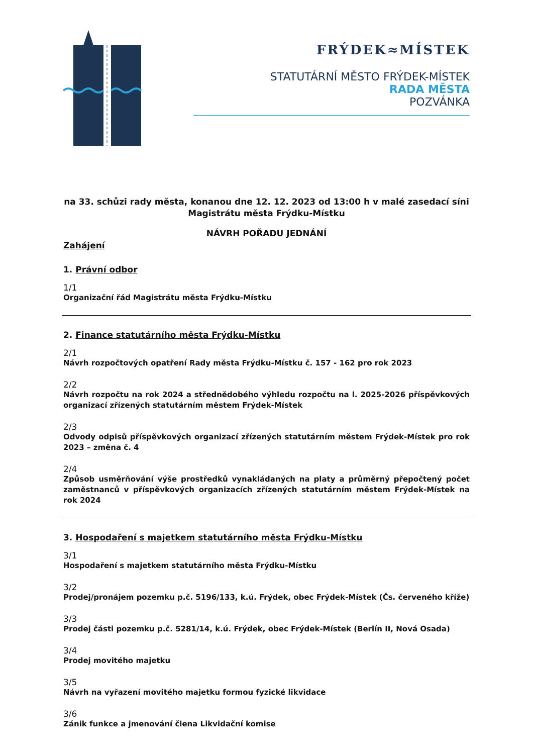FRÝDEK≈MÍSTEK
STATUTÁRNÍ MĚSTO FRÝDEK-MÍSTEK
RADA MĚSTA
POZVÁNKA
na 33. schůzi rady města, konanou dne 12. 12. 2023 od 13:00 h v malé zasedací síni
Magistrátu města Frýdku-Místku
NÁVRH POŘADU JEDNÁNÍ
Zahájení
1. Právní odbor
1/1
Organizační řád Magistrátu města Frýdku-Místku
2. Finance statutárního města Frýdku-Místku
2/1
Návrh rozpočtových opatření Rady města Frýdku-Místku č. 157 - 162 pro rok 2023
2/2
Návrh rozpočtu na rok 2024 a střednědobého výhledu rozpočtu na l. 2025-2026 příspěvkových organizací zřízených statutárním městem Frýdek-Místek
2/3
Odvody odpisů příspěvkových organizací zřízených statutárním městem Frýdek-Místek pro rok 2023 – změna č. 4
2/4
Způsob usměrňování výše prostředků vynakládaných na platy a průměrný přepočtený počet zaměstnanců v příspěvkových organizacích zřízených statutárním městem Frýdek-Místek na rok 2024
3. Hospodaření s majetkem statutárního města Frýdku-Místku
3/1
Hospodaření s majetkem statutárního města Frýdku-Místku
3/2
Prodej/pronájem pozemku p.č. 5196/133, k.ú. Frýdek, obec Frýdek-Místek (Čs. červeného kříže)
3/3
Prodej části pozemku p.č. 5281/14, k.ú. Frýdek, obec Frýdek-Místek (Berlín II, Nová Osada)
3/4
Prodej movitého majetku
3/5
Návrh na vyřazení movitého majetku formou fyzické likvidace
3/6
Zánik funkce a jmenování člena Likvidační komise